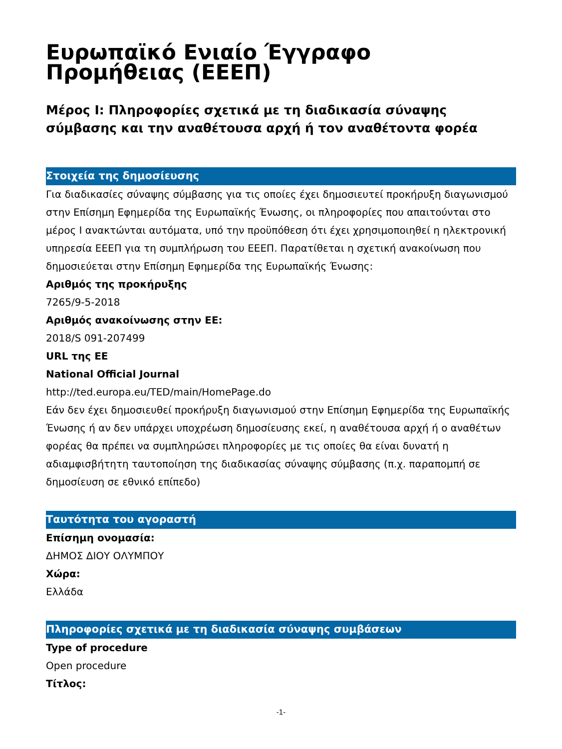Ευρωπαϊκό Ενιαίο Έγγραφο Προμήθειας (ΕΕΕΠ)
Μέρος I: Πληροφορίες σχετικά με τη διαδικασία σύναψης σύμβασης και την αναθέτουσα αρχή ή τον αναθέτοντα φορέα
Στοιχεία της δημοσίευσης
Για διαδικασίες σύναψης σύμβασης για τις οποίες έχει δημοσιευτεί προκήρυξη διαγωνισμού στην Επίσημη Εφημερίδα της Ευρωπαϊκής Ένωσης, οι πληροφορίες που απαιτούνται στο μέρος I ανακτώνται αυτόματα, υπό την προϋπόθεση ότι έχει χρησιμοποιηθεί η ηλεκτρονική υπηρεσία ΕΕΕΠ για τη συμπλήρωση του ΕΕΕΠ. Παρατίθεται η σχετική ανακοίνωση που δημοσιεύεται στην Επίσημη Εφημερίδα της Ευρωπαϊκής Ένωσης:
Αριθμός της προκήρυξης
7265/9-5-2018
Αριθμός ανακοίνωσης στην ΕΕ:
2018/S 091-207499
URL της ΕΕ
National Official Journal
http://ted.europa.eu/TED/main/HomePage.do
Εάν δεν έχει δημοσιευθεί προκήρυξη διαγωνισμού στην Επίσημη Εφημερίδα της Ευρωπαϊκής Ένωσης ή αν δεν υπάρχει υποχρέωση δημοσίευσης εκεί, η αναθέτουσα αρχή ή ο αναθέτων φορέας θα πρέπει να συμπληρώσει πληροφορίες με τις οποίες θα είναι δυνατή η αδιαμφισβήτητη ταυτοποίηση της διαδικασίας σύναψης σύμβασης (π.χ. παραπομπή σε δημοσίευση σε εθνικό επίπεδο)
Ταυτότητα του αγοραστή
Επίσημη ονομασία:
ΔΗΜΟΣ ΔΙΟΥ ΟΛΥΜΠΟΥ
Χώρα:
Ελλάδα
Πληροφορίες σχετικά με τη διαδικασία σύναψης συμβάσεων
Type of procedure
Open procedure
Τίτλος:
-1-